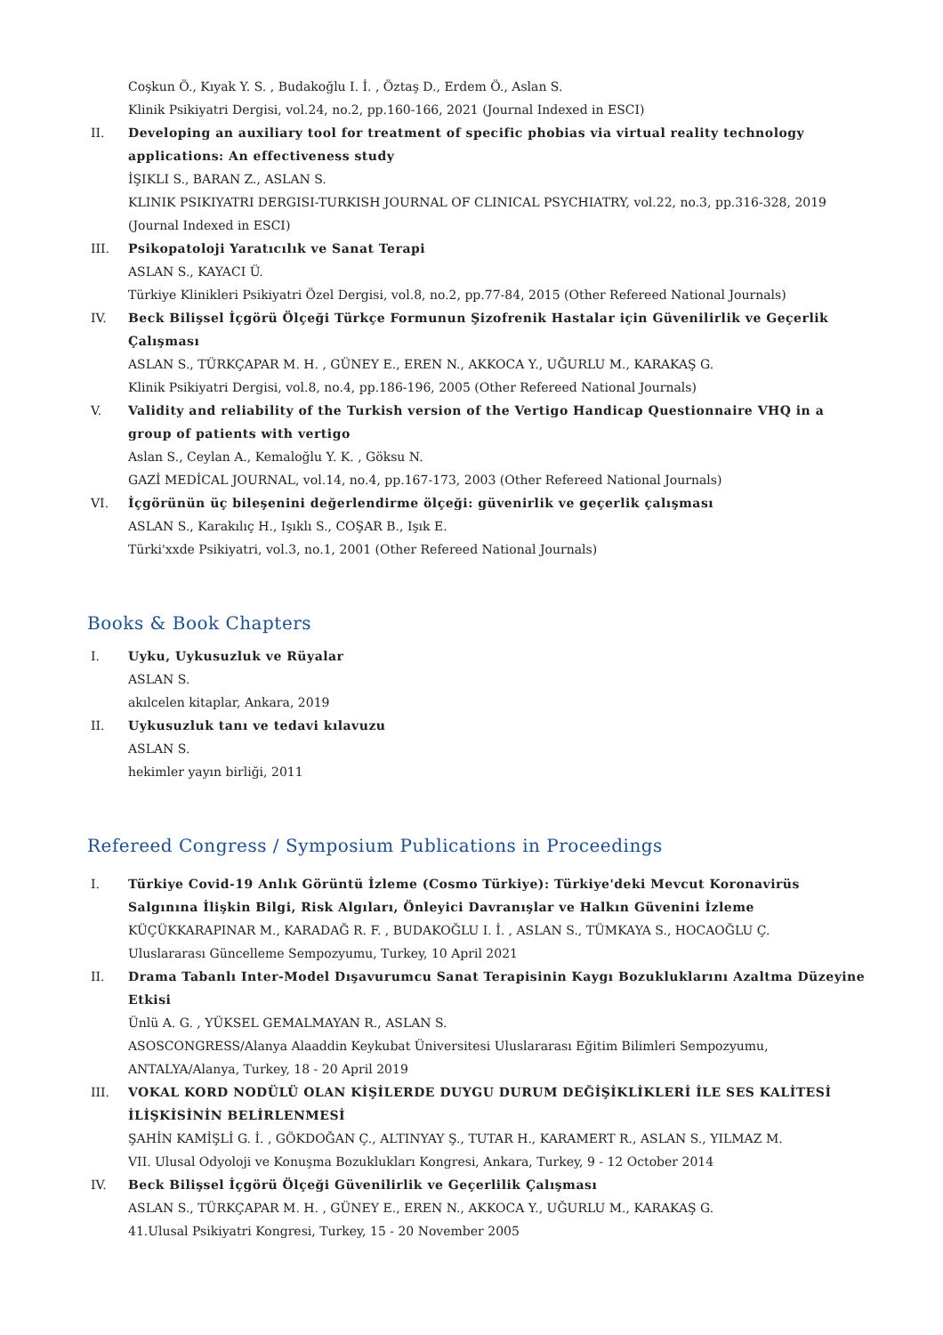Coşkun Ö., Kıyak Y. S. , Budakoğlu I. İ. , Öztaş D., Erdem Ö., Aslan S.
Klinik Psikiyatri Dergisi, vol.24, no.2, pp.160-166, 2021 (Journal Indexed in ESCI)
II. Developing an auxiliary tool for treatment of specific phobias via virtual reality technology applications: An effectiveness study
İŞIKLI S., BARAN Z., ASLAN S.
KLINIK PSIKIYATRI DERGISI-TURKISH JOURNAL OF CLINICAL PSYCHIATRY, vol.22, no.3, pp.316-328, 2019 (Journal Indexed in ESCI)
III. Psikopatoloji Yaratıcılık ve Sanat Terapi
ASLAN S., KAYACI Ü.
Türkiye Klinikleri Psikiyatri Özel Dergisi, vol.8, no.2, pp.77-84, 2015 (Other Refereed National Journals)
IV. Beck Bilişsel İçgörü Ölçeği Türkçe Formunun Şizofrenik Hastalar için Güvenilirlik ve Geçerlik Çalışması
ASLAN S., TÜRKÇAPAR M. H. , GÜNEY E., EREN N., AKKOCA Y., UĞURLU M., KARAKAŞ G.
Klinik Psikiyatri Dergisi, vol.8, no.4, pp.186-196, 2005 (Other Refereed National Journals)
V. Validity and reliability of the Turkish version of the Vertigo Handicap Questionnaire VHQ in a group of patients with vertigo
Aslan S., Ceylan A., Kemaloğlu Y. K. , Göksu N.
GAZİ MEDİCAL JOURNAL, vol.14, no.4, pp.167-173, 2003 (Other Refereed National Journals)
VI. İçgörünün üç bileşenini değerlendirme ölçeği: güvenirlik ve geçerlik çalışması
ASLAN S., Karakılıç H., Işıklı S., COŞAR B., Işık E.
Türki'xxde Psikiyatri, vol.3, no.1, 2001 (Other Refereed National Journals)
Books & Book Chapters
I. Uyku, Uykusuzluk ve Rüyalar
ASLAN S.
akılcelen kitaplar, Ankara, 2019
II. Uykusuzluk tanı ve tedavi kılavuzu
ASLAN S.
hekimler yayın birliği, 2011
Refereed Congress / Symposium Publications in Proceedings
I. Türkiye Covid-19 Anlık Görüntü İzleme (Cosmo Türkiye): Türkiye'deki Mevcut Koronavirüs Salgınına İlişkin Bilgi, Risk Algıları, Önleyici Davranışlar ve Halkın Güvenini İzleme
KÜÇÜKKARAPINAR M., KARADAĞ R. F. , BUDAKOĞLU I. İ. , ASLAN S., TÜMKAYA S., HOCAOĞLU Ç.
Uluslararası Güncelleme Sempozyumu, Turkey, 10 April 2021
II. Drama Tabanlı Inter-Model Dışavurumcu Sanat Terapisinin Kaygı Bozukluklarını Azaltma Düzeyine Etkisi
Ünlü A. G. , YÜKSEL GEMALMAYAN R., ASLAN S.
ASOSCONGRESS/Alanya Alaaddin Keykubat Üniversitesi Uluslararası Eğitim Bilimleri Sempozyumu, ANTALYA/Alanya, Turkey, 18 - 20 April 2019
III. VOKAL KORD NODÜLÜ OLAN KİŞİLERDE DUYGU DURUM DEĞİŞİKLİKLERİ İLE SES KALİTESİ İLİŞKİSİNİN BELİRLENMESİ
ŞAHİN KAMİŞLİ G. İ. , GÖKDOĞAN Ç., ALTINYAY Ş., TUTAR H., KARAMERT R., ASLAN S., YILMAZ M.
VII. Ulusal Odyoloji ve Konuşma Bozuklukları Kongresi, Ankara, Turkey, 9 - 12 October 2014
IV. Beck Bilişsel İçgörü Ölçeği Güvenilirlik ve Geçerlilik Çalışması
ASLAN S., TÜRKÇAPAR M. H. , GÜNEY E., EREN N., AKKOCA Y., UĞURLU M., KARAKAŞ G.
41.Ulusal Psikiyatri Kongresi, Turkey, 15 - 20 November 2005